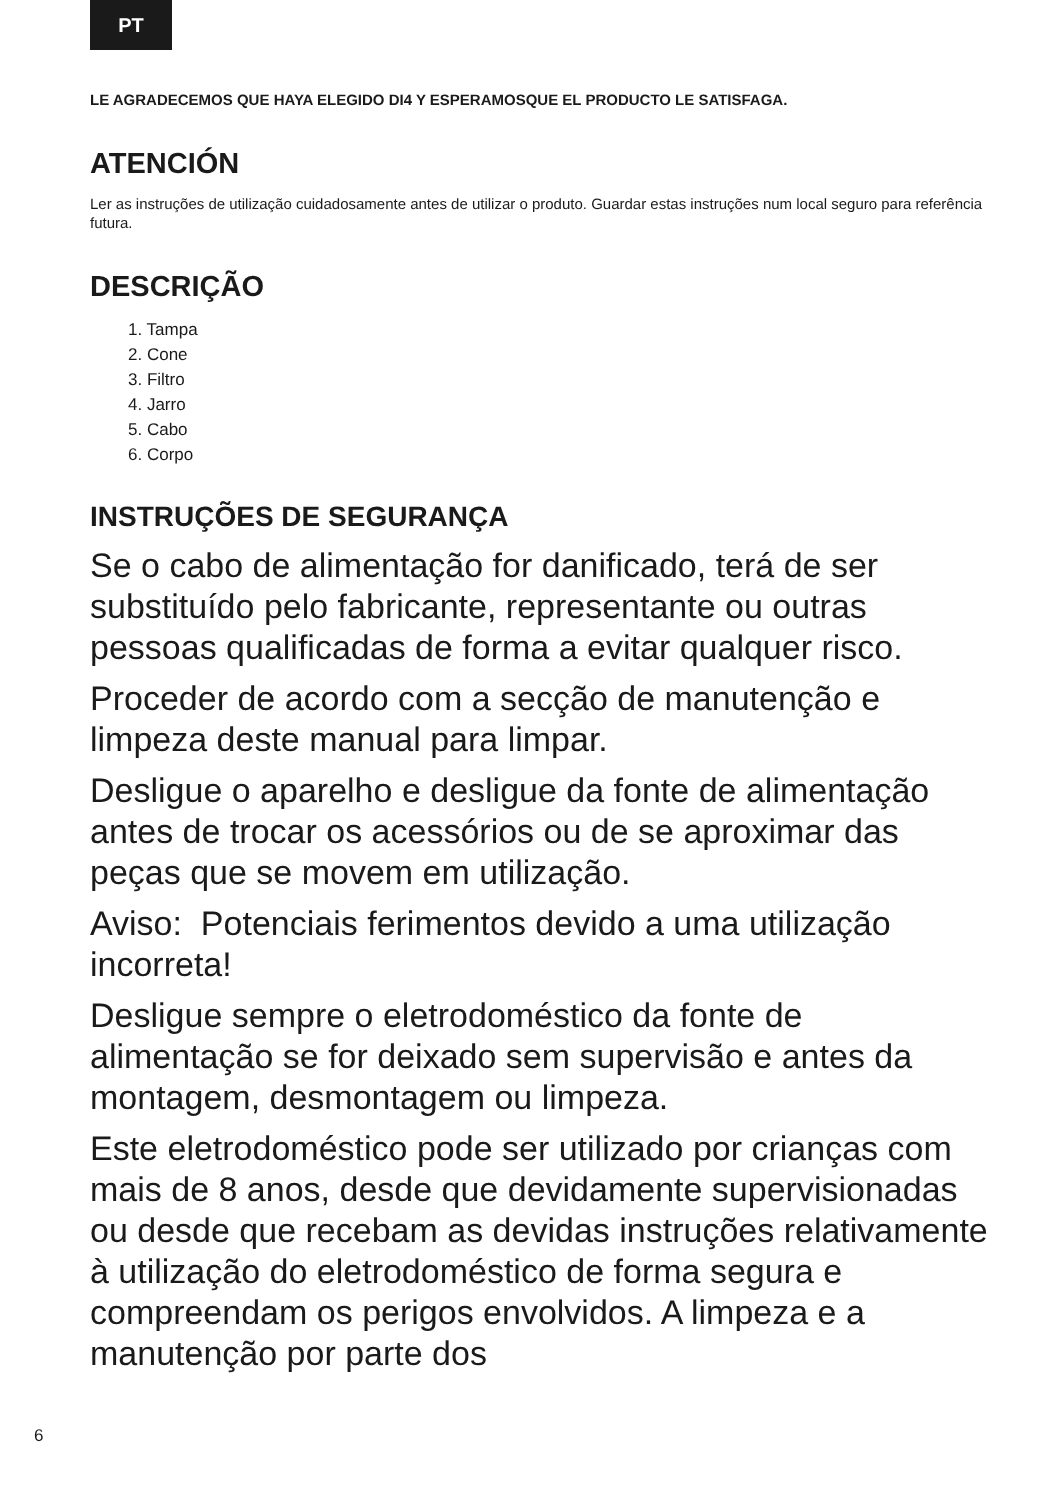PT
LE AGRADECEMOS QUE HAYA ELEGIDO DI4 Y ESPERAMOSQUE EL PRODUCTO LE SATISFAGA.
ATENCIÓN
Ler as instruções de utilização cuidadosamente antes de utilizar o produto. Guardar estas instruções num local seguro para referência futura.
DESCRIÇÃO
1. Tampa
2. Cone
3. Filtro
4. Jarro
5. Cabo
6. Corpo
INSTRUÇÕES DE SEGURANÇA
Se o cabo de alimentação for danificado, terá de ser substituído pelo fabricante, representante ou outras pessoas qualificadas de forma a evitar qualquer risco.
Proceder de acordo com a secção de manutenção e limpeza deste manual para limpar.
Desligue o aparelho e desligue da fonte de alimentação antes de trocar os acessórios ou de se aproximar das peças que se movem em utilização.
Aviso: Potenciais ferimentos devido a uma utilização incorreta!
Desligue sempre o eletrodoméstico da fonte de alimentação se for deixado sem supervisão e antes da montagem, desmontagem ou limpeza.
Este eletrodoméstico pode ser utilizado por crianças com mais de 8 anos, desde que devidamente supervisionadas ou desde que recebam as devidas instruções relativamente à utilização do eletrodoméstico de forma segura e compreendam os perigos envolvidos. A limpeza e a manutenção por parte dos
6